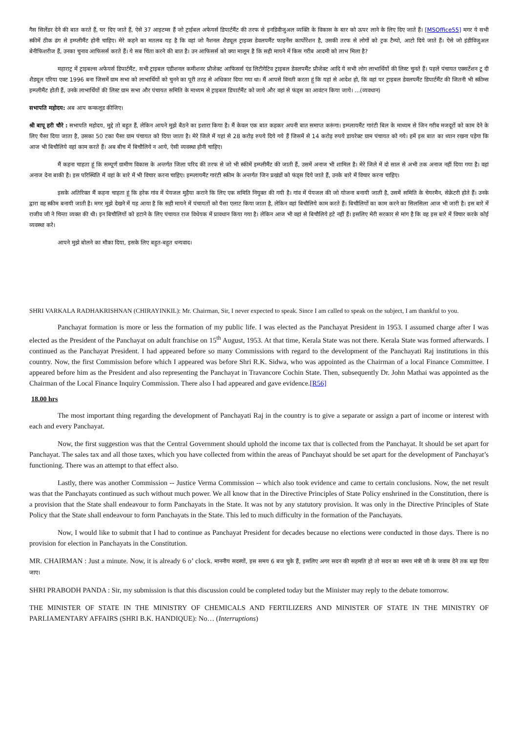गैस सिलेंडर देने की बात करते हैं, घर दिए जाते हैं, ऐसे 37 आइटम्स हैं जो ट्राईबल अफेयर्स डिपार्टमैंट की तरफ से इनडिवीजुअल व्यक्ति के विकास के स्तर को ऊपर लाने के लिए दिए जाते हैं। [MSOffice55] मगर ये सभी स्कीमें ठीक ढंग से इम्प्लीमैंट होनी चाहिए। मेरे कहने का मतलब यह है कि वहां जो नैशनल शैड्यूल ट्राइव्स डेवलपमैंट फाइनेंस कार्पोरेशन है, उसकी तरफ से लोगों को ट्रक टैम्पो, आटो दिये जाते हैं। ऐसे जो इंडीविजुअल बेनीफिशरीज हैं, उनका चुनाव आफिसर्स करते हैं। ये सब चिंता करने की बात है। उन आफिसर्स को क्या मालूम है कि सही मायने में किस गरीब आदमी को लाभ मिला है?
महाराट्र में ट्राइबल्स अफेयर्स डिपार्टमैंट, सभी ट्राइबल एडीशनल कमीशनर प्रौजेक्ट आफिसर्स एंड लिटीगेटिव ट्राइबल डेवलपमैंट प्रौजेक्ट आदि ये सभी लोग लाभार्थियों की लिस्ट चुनते हैं। पहले पंचायत एक्सटेंशन टू दी शैड्यूल एरिया एक्ट 1996 बना जिसमें ग्राम सभा को लाभार्थियों को चुनने का पूरी तरह से अधिकार दिया गया था। मैं आपसे विनती करता हूं कि यहां से आदेश हो, कि वहां पर ट्राइबल डेवलपमैंट डिपार्टमैंट की जितनी भी स्कीम्स इम्प्लीमैंट होती हैं, उनके लाभार्थियों की लिस्ट ग्राम सभा और पंचायत समिति के माध्यम से ट्राइबल डिपार्टमैंट को जाये और वहां से फंड्स का आवंटन किया जाये। ...(व्यवधान)
सभापति महोदय: अब आप कन्कलूड कीजिए।
श्री बापू हरी चौरे : सभापति महोदय, मुद्दे तो बहुत हैं, लेकिन आपने मुझे बैठने का इशारा किया है। मैं केवल एक बात कहकर अपनी बात समाप्त करूंगा। इम्प्लायमैंट गारंटी बिल के माध्यम से जिन गरीब मजदूरों को काम देने के लिए पैसा दिया जाता है, उसका 50 टका पैसा ग्राम पंचायत को दिया जाता है। मेरे जिले में यहां से 28 करोड़ रुपये दिये गये हैं जिसमें से 14 करोड़ रुपये डायरेक्ट ग्राम पंचायत को गये। हमें इस बात का ध्यान रखना पड़ेगा कि आज भी बिचौलिये वहां काम करते हैं। अब बीच में बिचौलिये न आये, ऐसी व्यवस्था होनी चाहिए।
मैं कहना चाहता हूं कि सम्पूर्ण ग्रामीण विकास के अन्तर्गत जिला परिद की तरफ से जो भी स्कीमें इम्प्लीमैंट की जाती हैं, उसमें अनाज भी शामिल है। मेरे जिले में दो साल से अभी तक अनाज नहीं दिया गया है। वहां अनाज देना बाकी है। इस परिस्थिति में वहां के बारे में भी विचार करना चाहिए। इम्प्लायमैंट गारंटी स्कीम के अन्तर्गत जिन प्रखंडों को फंड्स दिये जाते हैं, उनके बारे में विचार करना चाहिए।
इसके अतिरिक्त मैं कहना चाहता हूं कि हरेक गांव में पेयजल मुहैया कराने कि लिए एक समिति नियुक्त की गयी है। गांव में पेयजल की जो योजना बनायी जाती है, उसमें समिति के चेयरमैन, सेक्रेटरी होते हैं। उनके द्वारा वह स्कीम बनायी जाती है। मगर मुझे देखने में यह आया है कि सही मायने में पंचायतों को पैसा एलाट किया जाता है, लेकिन वहां बिचौलिये काम करते हैं। बिचौलियों का काम करने का सिलसिला आज भी जारी है। इस बारे में राजीव जी ने चिन्ता व्यक्त की थी। इन बिचौलियों को हटाने के लिए पंचायत राज विधेयक में प्रावधान किया गया है। लेकिन आज भी वहां से बिचौलिये हटे नहीं हैं। इसलिए मेरी सरकार से मांग है कि वह इस बारे में विचार करके कोई व्यवस्था करे।
आपने मुझे बोलने का मौका दिया, इसके लिए बहुत-बहुत धन्यवाद।
SHRI VARKALA RADHAKRISHNAN (CHIRAYINKIL): Mr. Chairman, Sir, I never expected to speak. Since I am called to speak on the subject, I am thankful to you.
Panchayat formation is more or less the formation of my public life. I was elected as the Panchayat President in 1953. I assumed charge after I was elected as the President of the Panchayat on adult franchise on 15<sup>th</sup> August, 1953. At that time, Kerala State was not there. Kerala State was formed afterwards. I continued as the Panchayat President. I had appeared before so many Commissions with regard to the development of the Panchayati Raj institutions in this country. Now, the first Commission before which I appeared was before Shri R.K. Sidwa, who was appointed as the Chairman of a local Finance Committee. I appeared before him as the President and also representing the Panchayat in Travancore Cochin State. Then, subsequently Dr. John Mathai was appointed as the Chairman of the Local Finance Inquiry Commission. There also I had appeared and gave evidence.[R56]
18.00 hrs
The most important thing regarding the development of Panchayati Raj in the country is to give a separate or assign a part of income or interest with each and every Panchayat.
Now, the first suggestion was that the Central Government should uphold the income tax that is collected from the Panchayat. It should be set apart for Panchayat. The sales tax and all those taxes, which you have collected from within the areas of Panchayat should be set apart for the development of Panchayat’s functioning. There was an attempt to that effect also.
Lastly, there was another Commission -- Justice Verma Commission -- which also took evidence and came to certain conclusions. Now, the net result was that the Panchayats continued as such without much power. We all know that in the Directive Principles of State Policy enshrined in the Constitution, there is a provision that the State shall endeavour to form Panchayats in the State. It was not by any statutory provision. It was only in the Directive Principles of State Policy that the State shall endeavour to form Panchayats in the State. This led to much difficulty in the formation of the Panchayats.
Now, I would like to submit that I had to continue as Panchayat President for decades because no elections were conducted in those days. There is no provision for election in Panchayats in the Constitution.
MR. CHAIRMAN : Just a minute. Now, it is already 6 o’ clock. माननीय सदस्यों, इस समय 6 बज चुके हैं, इसलिए अगर सदन की सहमति हो तो सदन का समय मंत्री जी के जवाब देने तक बढ़ा दिया जाए।
SHRI PRABODH PANDA : Sir, my submission is that this discussion could be completed today but the Minister may reply to the debate tomorrow.
THE MINISTER OF STATE IN THE MINISTRY OF CHEMICALS AND FERTILIZERS AND MINISTER OF STATE IN THE MINISTRY OF PARLIAMENTARY AFFAIRS (SHRI B.K. HANDIQUE): No… (Interruptions)